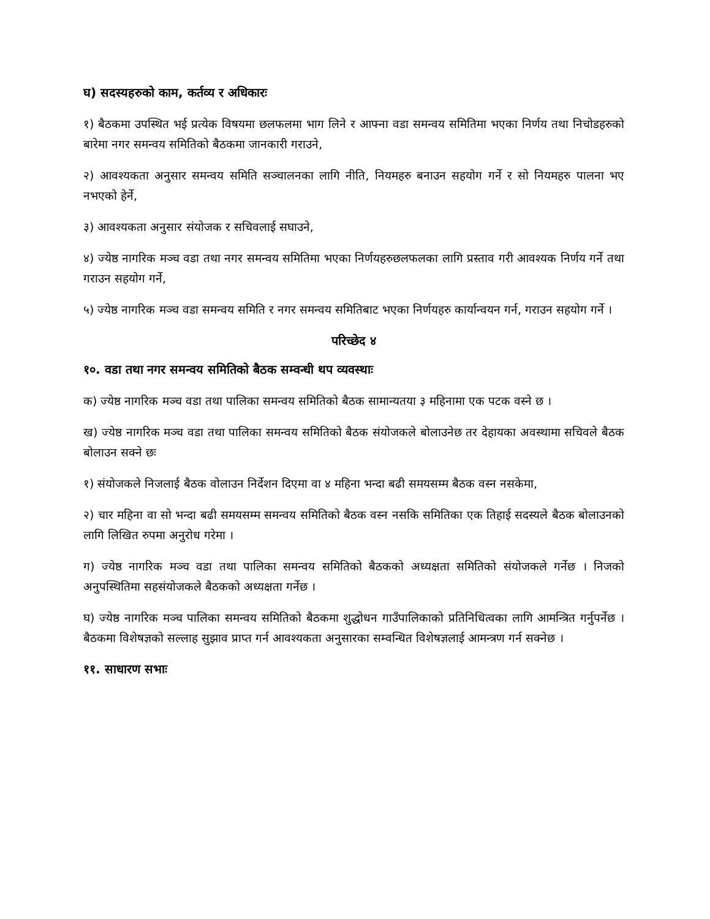घ) सदस्यहरुको काम, कर्तव्य र अधिकारः
१) बैठकमा उपस्थित भई प्रत्येक विषयमा छलफलमा भाग लिने र आफ्ना वडा समन्वय समितिमा भएका निर्णय तथा निचोडहरुको बारेमा नगर समन्वय समितिको बैठकमा जानकारी गराउने,
२) आवश्यकता अनुसार समन्वय समिति सञ्चालनका लागि नीति, नियमहरु बनाउन सहयोग गर्ने र सो नियमहरु पालना भए नभएको हेर्ने,
३) आवश्यकता अनुसार संयोजक र सचिवलाई सघाउने,
४) ज्येष्ठ नागरिक मञ्च वडा तथा नगर समन्वय समितिमा भएका निर्णयहरुछलफलका लागि प्रस्ताव गरी आवश्यक निर्णय गर्ने तथा गराउन सहयोग गर्ने,
५) ज्येष्ठ नागरिक मञ्च वडा समन्वय समिति र नगर समन्वय समितिबाट भएका निर्णयहरु कार्यान्वयन गर्न, गराउन सहयोग गर्ने ।
परिच्छेद ४
१०. वडा तथा नगर समन्वय समितिको बैठक सम्वन्धी थप व्यवस्थाः
क) ज्येष्ठ नागरिक मञ्च वडा तथा पालिका समन्वय समितिको बैठक सामान्यतया ३ महिनामा एक पटक वस्ने छ ।
ख) ज्येष्ठ नागरिक मञ्च वडा तथा पालिका समन्वय समितिको बैठक संयोजकले बोलाउनेछ तर देहायका अवस्थामा सचिवले बैठक बोलाउन सक्ने छः
१) संयोजकले निजलाई बैठक वोलाउन निर्देशन दिएमा वा ४ महिना भन्दा बढी समयसम्म बैठक वस्न नसकेमा,
२) चार महिना वा सो भन्दा बढी समयसम्म समन्वय समितिको बैठक वस्न नसकि समितिका एक तिहाई सदस्यले बैठक बोलाउनको लागि लिखित रुपमा अनुरोध गरेमा ।
ग) ज्येष्ठ नागरिक मञ्च वडा तथा पालिका समन्वय समितिको बैठकको अध्यक्षता समितिको संयोजकले गर्नेछ । निजको अनुपस्थितिमा सहसंयोजकले बैठकको अध्यक्षता गर्नेछ ।
घ) ज्येष्ठ नागरिक मञ्च पालिका समन्वय समितिको बैठकमा शुद्धोधन गाउँपालिकाको प्रतिनिधित्वका लागि आमन्त्रित गर्नुपर्नेछ । बैठकमा विशेषज्ञको सल्लाह सुझाव प्राप्त गर्न आवश्यकता अनुसारका सम्वन्धित विशेषज्ञलाई आमन्त्रण गर्न सक्नेछ ।
११. साधारण सभाः